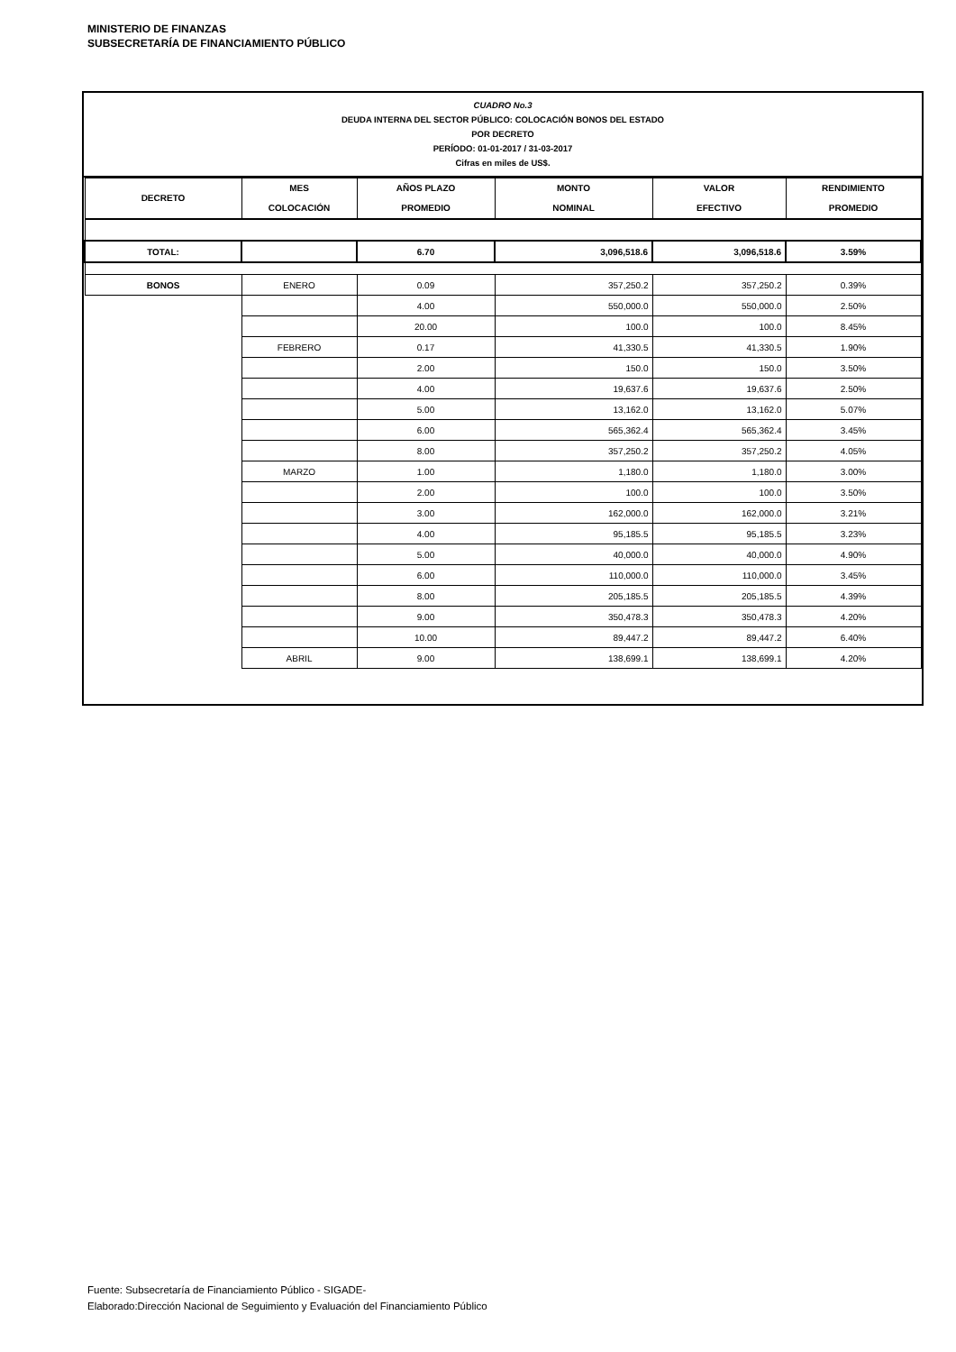MINISTERIO DE FINANZAS
SUBSECRETARÍA DE FINANCIAMIENTO PÚBLICO
CUADRO No.3
DEUDA INTERNA DEL SECTOR PÚBLICO: COLOCACIÓN BONOS DEL ESTADO
POR DECRETO
PERÍODO: 01-01-2017 / 31-03-2017
Cifras en miles de US$.
| DECRETO | MES COLOCACIÓN | AÑOS PLAZO PROMEDIO | MONTO NOMINAL | VALOR EFECTIVO | RENDIMIENTO PROMEDIO |
| --- | --- | --- | --- | --- | --- |
| TOTAL: | | 6.70 | 3,096,518.6 | 3,096,518.6 | 3.59% |
| BONOS | ENERO | 0.09 | 357,250.2 | 357,250.2 | 0.39% |
| | | 4.00 | 550,000.0 | 550,000.0 | 2.50% |
| | | 20.00 | 100.0 | 100.0 | 8.45% |
| | FEBRERO | 0.17 | 41,330.5 | 41,330.5 | 1.90% |
| | | 2.00 | 150.0 | 150.0 | 3.50% |
| | | 4.00 | 19,637.6 | 19,637.6 | 2.50% |
| | | 5.00 | 13,162.0 | 13,162.0 | 5.07% |
| | | 6.00 | 565,362.4 | 565,362.4 | 3.45% |
| | | 8.00 | 357,250.2 | 357,250.2 | 4.05% |
| | MARZO | 1.00 | 1,180.0 | 1,180.0 | 3.00% |
| | | 2.00 | 100.0 | 100.0 | 3.50% |
| | | 3.00 | 162,000.0 | 162,000.0 | 3.21% |
| | | 4.00 | 95,185.5 | 95,185.5 | 3.23% |
| | | 5.00 | 40,000.0 | 40,000.0 | 4.90% |
| | | 6.00 | 110,000.0 | 110,000.0 | 3.45% |
| | | 8.00 | 205,185.5 | 205,185.5 | 4.39% |
| | | 9.00 | 350,478.3 | 350,478.3 | 4.20% |
| | | 10.00 | 89,447.2 | 89,447.2 | 6.40% |
| | ABRIL | 9.00 | 138,699.1 | 138,699.1 | 4.20% |
Fuente: Subsecretaría de Financiamiento Público - SIGADE-
Elaborado:Dirección Nacional de Seguimiento y Evaluación del Financiamiento Público